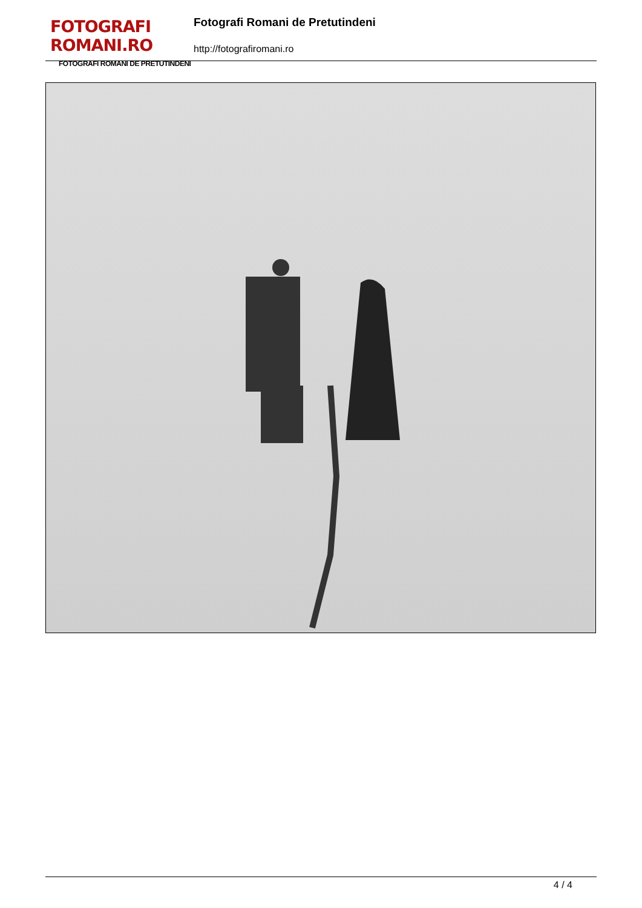FOTOGRAFI ROMANI.RO
FOTOGRAFI ROMANI DE PRETUTINDENI
Fotografi Romani de Pretutindeni
http://fotografiromani.ro
4 / 4